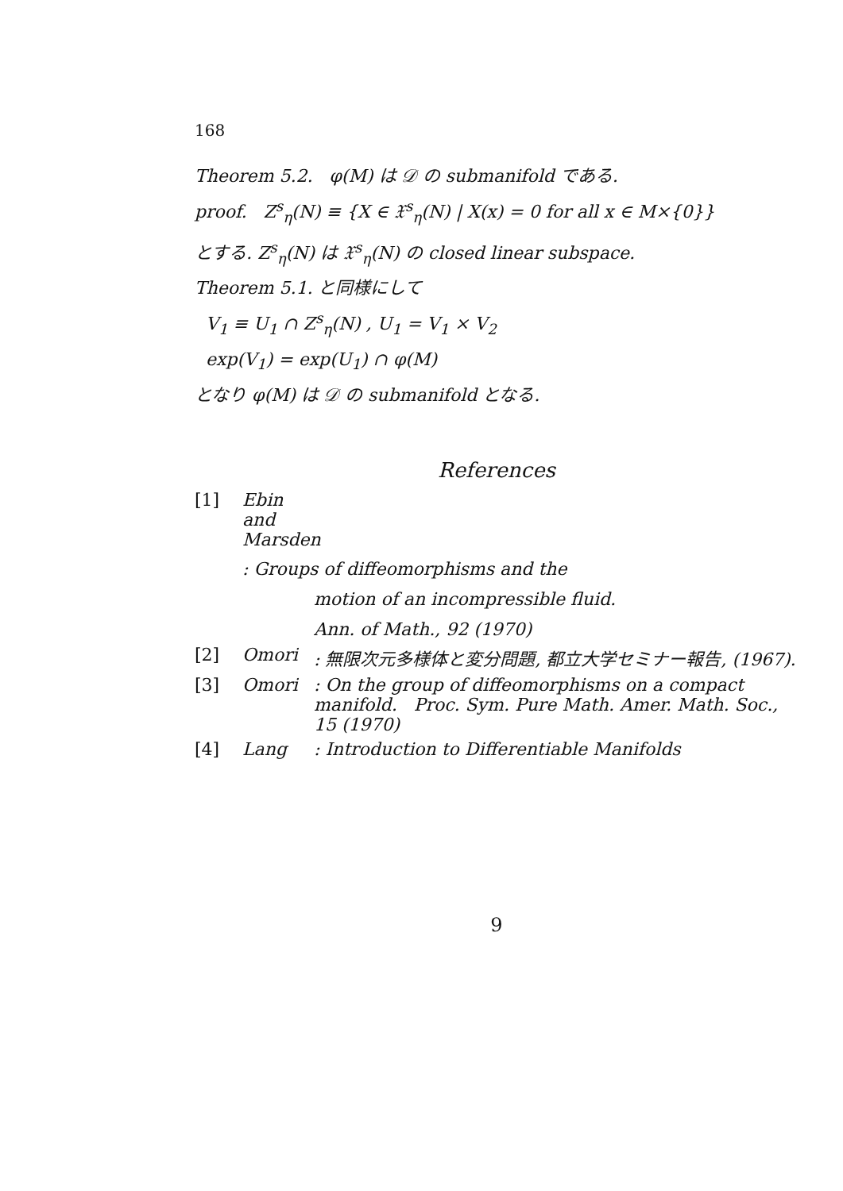168
Theorem 5.2. φ(M) は 𝒟 の submanifold である.
proof. Z<sup>s</sup><sub>η</sub>(N) ≡ {X ∈ 𝔛<sup>s</sup><sub>η</sub>(N) | X(x) = 0 for all x ∈ M×{0}}
とする. Z<sup>s</sup><sub>η</sub>(N) は 𝔛<sup>s</sup><sub>η</sub>(N) の closed linear subspace.
Theorem 5.1. と同様にして
V<sub>1</sub> ≡ U<sub>1</sub> ∩ Z<sup>s</sup><sub>η</sub>(N) , U<sub>1</sub> = V<sub>1</sub> × V<sub>2</sub>
exp(V<sub>1</sub>) = exp(U<sub>1</sub>) ∩ φ(M)
となり φ(M) は 𝒟 の submanifold となる.
References
[1] Ebin and Marsden
: Groups of diffeomorphisms and the
motion of an incompressible fluid.
Ann. of Math., 92 (1970)
[2] Omori: 無限次元多様体と変分問題, 都立大学セミナー報告, (1967).
[3] Omori: On the group of diffeomorphisms on a compact manifold. Proc. Sym. Pure Math. Amer. Math. Soc., 15 (1970)
[4] Lang: Introduction to Differentiable Manifolds
9